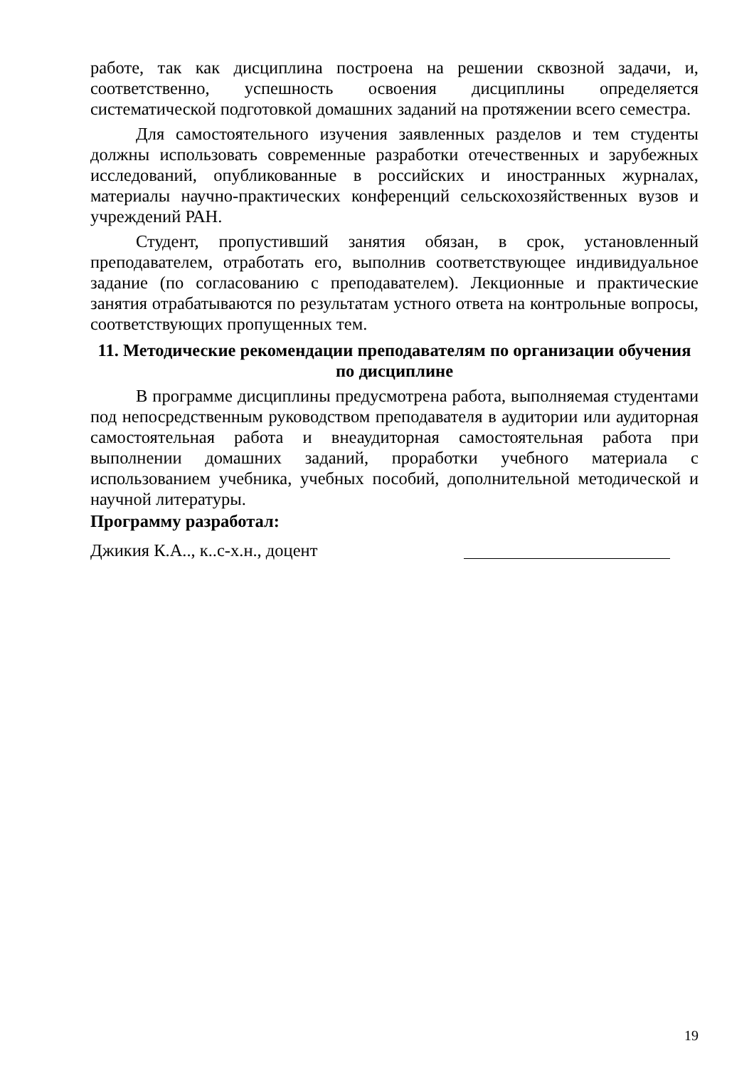работе, так как дисциплина построена на решении сквозной задачи, и, соответственно, успешность освоения дисциплины определяется систематической подготовкой домашних заданий на протяжении всего семестра.
Для самостоятельного изучения заявленных разделов и тем студенты должны использовать современные разработки отечественных и зарубежных исследований, опубликованные в российских и иностранных журналах, материалы научно-практических конференций сельскохозяйственных вузов и учреждений РАН.
Студент, пропустивший занятия обязан, в срок, установленный преподавателем, отработать его, выполнив соответствующее индивидуальное задание (по согласованию с преподавателем). Лекционные и практические занятия отрабатываются по результатам устного ответа на контрольные вопросы, соответствующих пропущенных тем.
11. Методические рекомендации преподавателям по организации обучения
по дисциплине
В программе дисциплины предусмотрена работа, выполняемая студентами под непосредственным руководством преподавателя в аудитории или аудиторная самостоятельная работа и внеаудиторная самостоятельная работа при выполнении домашних заданий, проработки учебного материала с использованием учебника, учебных пособий, дополнительной методической и научной литературы.
Программу разработал:
Джикия К.А.., к..с-х.н., доцент
19